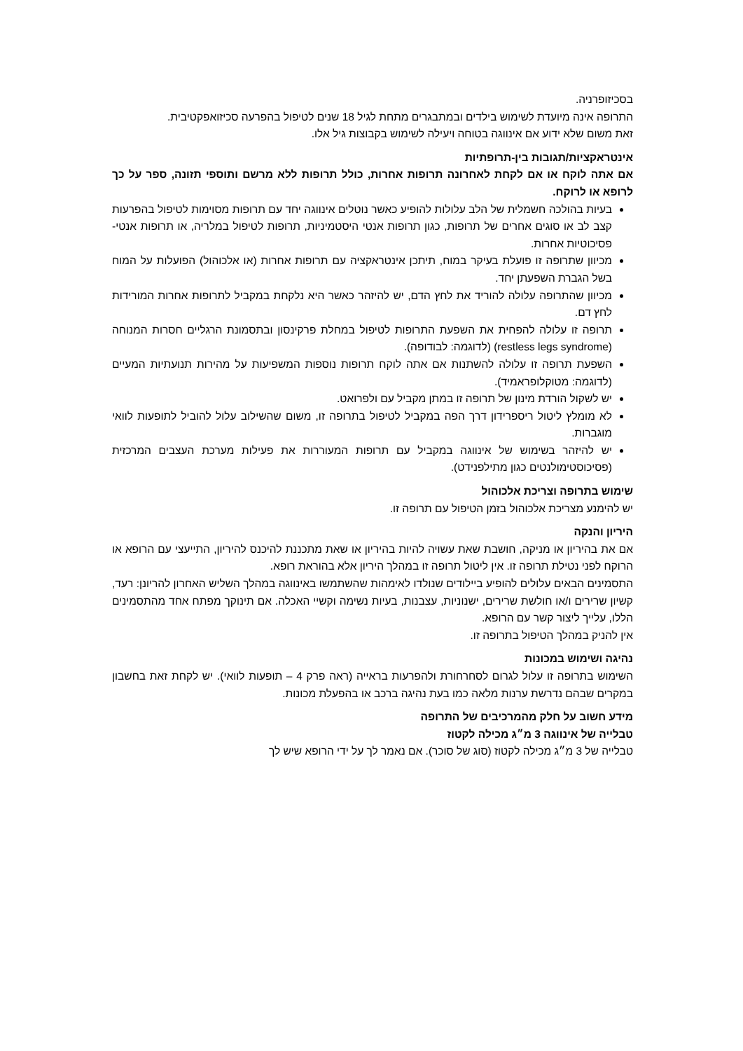בסכיזופרניה.
התרופה אינה מיועדת לשימוש בילדים ובמתבגרים מתחת לגיל 18 שנים לטיפול בהפרעה סכיזואפקטיבית.
זאת משום שלא ידוע אם אינווגה בטוחה ויעילה לשימוש בקבוצות גיל אלו.
אינטראקציות/תגובות בין-תרופתיות
אם אתה לוקח או אם לקחת לאחרונה תרופות אחרות, כולל תרופות ללא מרשם ותוספי תזונה, ספר על כך לרופא או לרוקח.
בעיות בהולכה חשמלית של הלב עלולות להופיע כאשר נוטלים אינווגה יחד עם תרופות מסוימות לטיפול בהפרעות קצב לב או סוגים אחרים של תרופות, כגון תרופות אנטי היסטמיניות, תרופות לטיפול במלריה, או תרופות אנטי-פסיכוטיות אחרות.
מכיוון שתרופה זו פועלת בעיקר במוח, תיתכן אינטראקציה עם תרופות אחרות (או אלכוהול) הפועלות על המוח בשל הגברת השפעתן יחד.
מכיוון שהתרופה עלולה להוריד את לחץ הדם, יש להיזהר כאשר היא נלקחת במקביל לתרופות אחרות המורידות לחץ דם.
תרופה זו עלולה להפחית את השפעת התרופות לטיפול במחלת פרקינסון ובתסמונת הרגליים חסרות המנוחה (restless legs syndrome) (לדוגמה: לבודופה).
השפעת תרופה זו עלולה להשתנות אם אתה לוקח תרופות נוספות המשפיעות על מהירות תנועתיות המעיים (לדוגמה: מטוקלופראמיד).
יש לשקול הורדת מינון של תרופה זו במתן מקביל עם ולפרואט.
לא מומלץ ליטול ריספרידון דרך הפה במקביל לטיפול בתרופה זו, משום שהשילוב עלול להוביל לתופעות לוואי מוגברות.
יש להיזהר בשימוש של אינווגה במקביל עם תרופות המעוררות את פעילות מערכת העצבים המרכזית (פסיכוסטימולנטים כגון מתילפנידט).
שימוש בתרופה וצריכת אלכוהול
יש להימנע מצריכת אלכוהול בזמן הטיפול עם תרופה זו.
היריון והנקה
אם את בהיריון או מניקה, חושבת שאת עשויה להיות בהיריון או שאת מתכננת להיכנס להיריון, התייעצי עם הרופא או הרוקח לפני נטילת תרופה זו. אין ליטול תרופה זו במהלך היריון אלא בהוראת רופא.
התסמינים הבאים עלולים להופיע ביילודים שנולדו לאימהות שהשתמשו באינווגה במהלך השליש האחרון להריונן: רעד, קשיון שרירים ו/או חולשת שרירים, ישנוניות, עצבנות, בעיות נשימה וקשיי האכלה. אם תינוקך מפתח אחד מהתסמינים הללו, עלייך ליצור קשר עם הרופא.
אין להניק במהלך הטיפול בתרופה זו.
נהיגה ושימוש במכונות
השימוש בתרופה זו עלול לגרום לסחרחורת ולהפרעות בראייה (ראה פרק 4 – תופעות לוואי). יש לקחת זאת בחשבון במקרים שבהם נדרשת ערנות מלאה כמו בעת נהיגה ברכב או בהפעלת מכונות.
מידע חשוב על חלק מהמרכיבים של התרופה
טבלייה של אינווגה 3 מ״ג מכילה לקטוז
טבלייה של 3 מ״ג מכילה לקטוז (סוג של סוכר). אם נאמר לך על ידי הרופא שיש לך